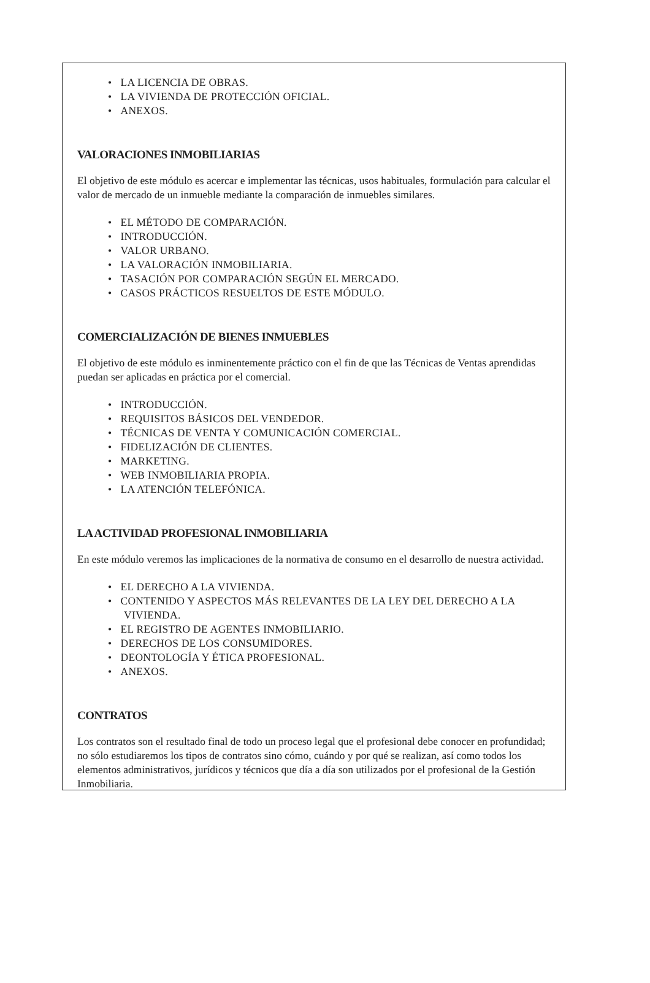• LA LICENCIA DE OBRAS.
• LA VIVIENDA DE PROTECCIÓN OFICIAL.
• ANEXOS.
VALORACIONES INMOBILIARIAS
El objetivo de este módulo es acercar e implementar las técnicas, usos habituales, formulación para calcular el valor de mercado de un inmueble mediante la comparación de inmuebles similares.
• EL MÉTODO DE COMPARACIÓN.
• INTRODUCCIÓN.
• VALOR URBANO.
• LA VALORACIÓN INMOBILIARIA.
• TASACIÓN POR COMPARACIÓN SEGÚN EL MERCADO.
• CASOS PRÁCTICOS RESUELTOS DE ESTE MÓDULO.
COMERCIALIZACIÓN DE BIENES INMUEBLES
El objetivo de este módulo es inminentemente práctico con el fin de que las Técnicas de Ventas aprendidas puedan ser aplicadas en práctica por el comercial.
• INTRODUCCIÓN.
• REQUISITOS BÁSICOS DEL VENDEDOR.
• TÉCNICAS DE VENTA Y COMUNICACIÓN COMERCIAL.
• FIDELIZACIÓN DE CLIENTES.
• MARKETING.
• WEB INMOBILIARIA PROPIA.
• LA ATENCIÓN TELEFÓNICA.
LA ACTIVIDAD PROFESIONAL INMOBILIARIA
En este módulo veremos las implicaciones de la normativa de consumo en el desarrollo de nuestra actividad.
• EL DERECHO A LA VIVIENDA.
• CONTENIDO Y ASPECTOS MÁS RELEVANTES DE LA LEY DEL DERECHO A LA VIVIENDA.
• EL REGISTRO DE AGENTES INMOBILIARIO.
• DERECHOS DE LOS CONSUMIDORES.
• DEONTOLOGÍA Y ÉTICA PROFESIONAL.
• ANEXOS.
CONTRATOS
Los contratos son el resultado final de todo un proceso legal que el profesional debe conocer en profundidad; no sólo estudiaremos los tipos de contratos sino cómo, cuándo y por qué se realizan, así como todos los elementos administrativos, jurídicos y técnicos que día a día son utilizados por el profesional de la Gestión Inmobiliaria.